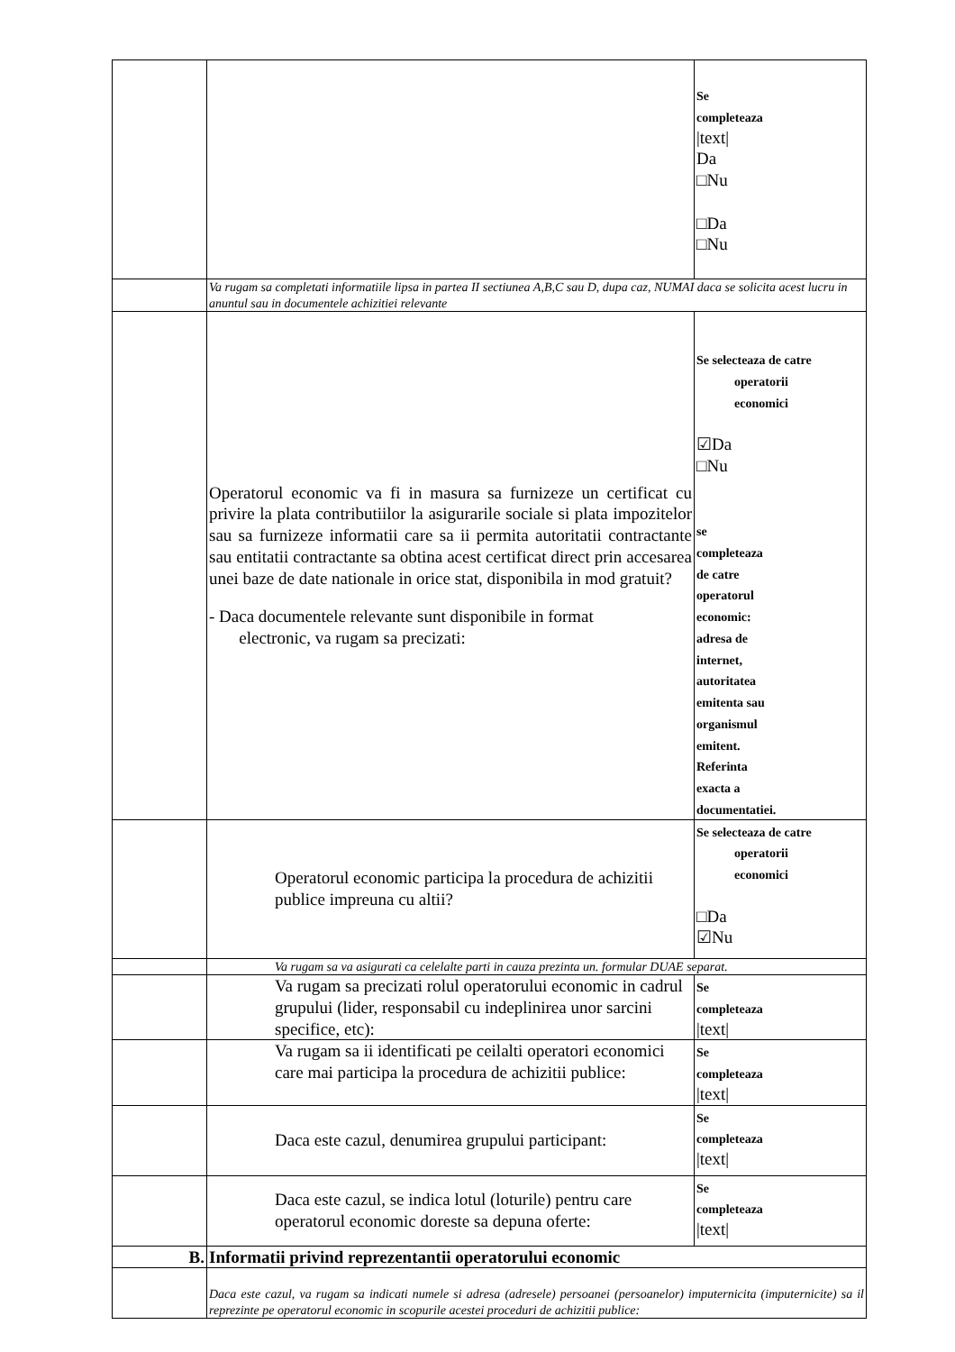| | | Se completeaza /text/ Da □Nu □Da □Nu |
| | Va rugam sa completati informatiile lipsa in partea II sectiunea A,B,C sau D, dupa caz, NUMAI daca se solicita acest lucru in anuntul sau in documentele achizitiei relevante | |
| | Operatorul economic va fi in masura sa furnizeze un certificat cu privire la plata contributiilor la asigurarile sociale si plata impozitelor sau sa furnizeze informatii care sa ii permita autoritatii contractante sau entitatii contractante sa obtina acest certificat direct prin accesarea unei baze de date nationale in orice stat, disponibila in mod gratuit? - Daca documentele relevante sunt disponibile in format electronic, va rugam sa precizati: | Se selecteaza de catre operatorii economici ☑Da □Nu se completeaza de catre operatorul economic: adresa de internet, autoritatea emitenta sau organismul emitent. Referinta exacta a documentatiei. |
| | Operatorul economic participa la procedura de achizitii publice impreuna cu altii? | Se selecteaza de catre operatorii economici □Da ☑Nu |
| | Va rugam sa va asigurati ca celelalte parti in cauza prezinta un. formular DUAE separat. | |
| | Va rugam sa precizati rolul operatorului economic in cadrul grupului (lider, responsabil cu indeplinirea unor sarcini specifice, etc): | Se completeaza /text/ |
| | Va rugam sa ii identificati pe ceilalti operatori economici care mai participa la procedura de achizitii publice: | Se completeaza /text/ |
| | Daca este cazul, denumirea grupului participant: | Se completeaza /text/ |
| | Daca este cazul, se indica lotul (loturile) pentru care operatorul economic doreste sa depuna oferte: | Se completeaza /text/ |
| B. | Informatii privind reprezentantii operatorului economic | |
| | Daca este cazul, va rugam sa indicati numele si adresa (adresele) persoanei (persoanelor) imputernicita (imputernicite) sa il reprezinte pe operatorul economic in scopurile acestei proceduri de achizitii publice: | |